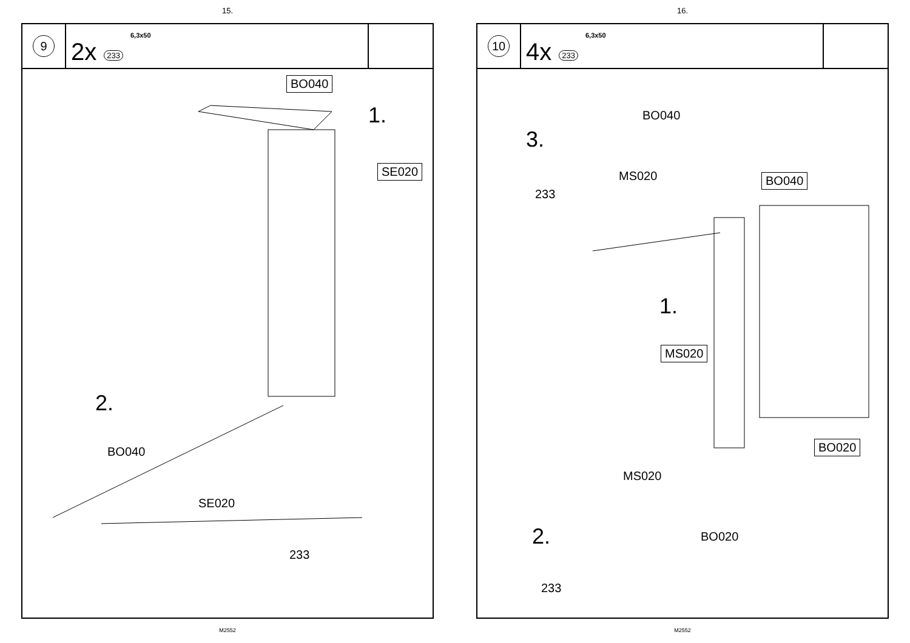15.
9
2x 233 6,3x50
BO040
1.
SE020
2.
BO040
SE020
233
M2552
16.
10
4x 233 6,3x50
BO040
3.
MS020
233
BO040
1.
MS020
BO020
MS020
2. BO020
233
M2552